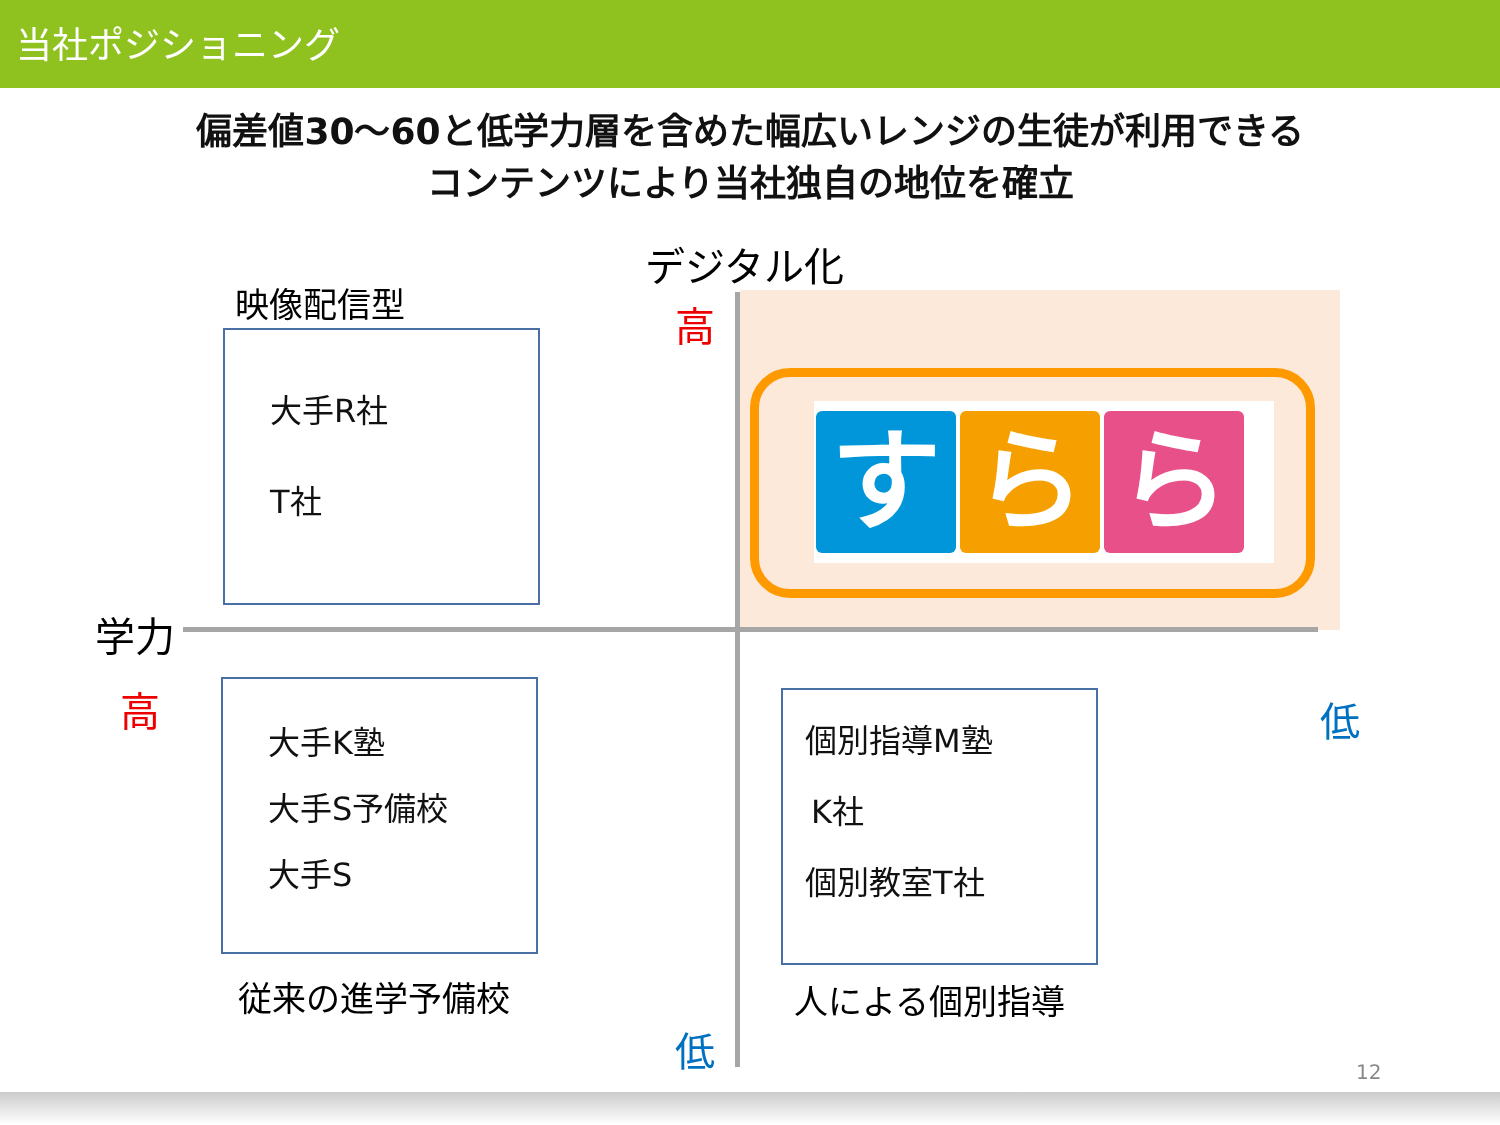当社ポジショニング
偏差値30～60と低学力層を含めた幅広いレンジの生徒が利用できる
コンテンツにより当社独自の地位を確立
デジタル化
高
低
学力
高 低
映像配信型
大手R社
T社
大手K塾
大手S予備校
大手S
従来の進学予備校
個別指導M塾
K社
個別教室T社
人による個別指導
すら ら
12